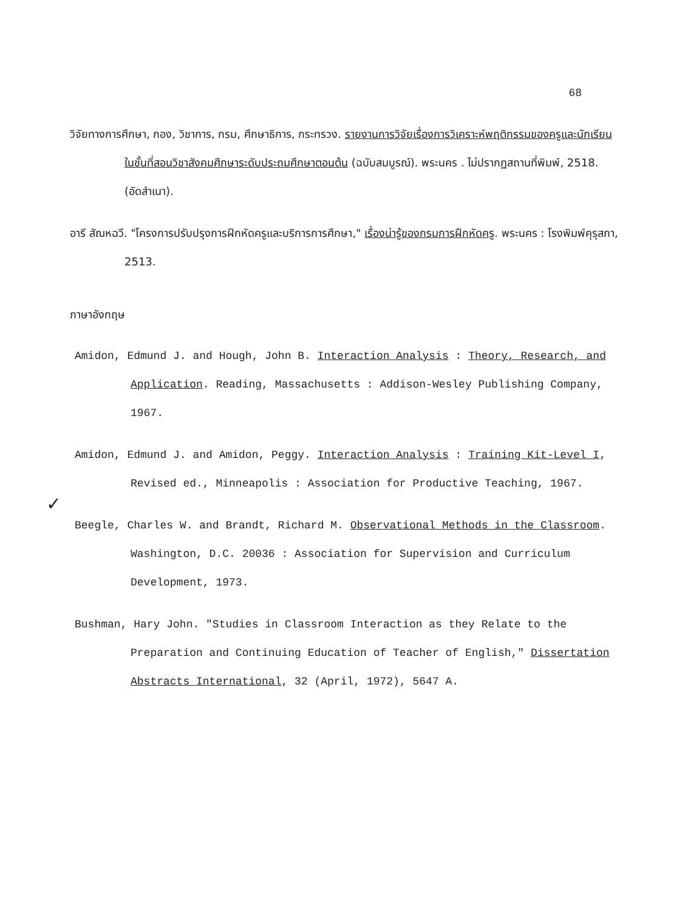68
วิจัยทางการศึกษา, กอง, วิชาการ, กรม, ศึกษาธิการ, กระทรวง. รายงานการวิจัยเรื่องการวิเคราะห์พฤติกรรมของครูและนักเรียนในชั้นที่สอนวิชาสังคมศึกษาระดับประถมศึกษาตอนต้น (ฉบับสมบูรณ์). พระนคร . ไม่ปรากฏสถานที่พิมพ์, 2518. (อัดสำเนา).
อารี สัณหฉวี. "โครงการปรับปรุงการฝึกหัดครูและบริการการศึกษา," เรื่องน่ารู้ของกรมการฝึกหัดครู. พระนคร : โรงพิมพ์คุรุสภา, 2513.
ภาษาอังกฤษ
Amidon, Edmund J. and Hough, John B. Interaction Analysis : Theory, Research, and Application. Reading, Massachusetts : Addison-Wesley Publishing Company, 1967.
✓
Amidon, Edmund J. and Amidon, Peggy. Interaction Analysis : Training Kit-Level I, Revised ed., Minneapolis : Association for Productive Teaching, 1967.
Beegle, Charles W. and Brandt, Richard M. Observational Methods in the Classroom. Washington, D.C. 20036 : Association for Supervision and Curriculum Development, 1973.
Bushman, Hary John. "Studies in Classroom Interaction as they Relate to the Preparation and Continuing Education of Teacher of English," Dissertation Abstracts International, 32 (April, 1972), 5647 A.